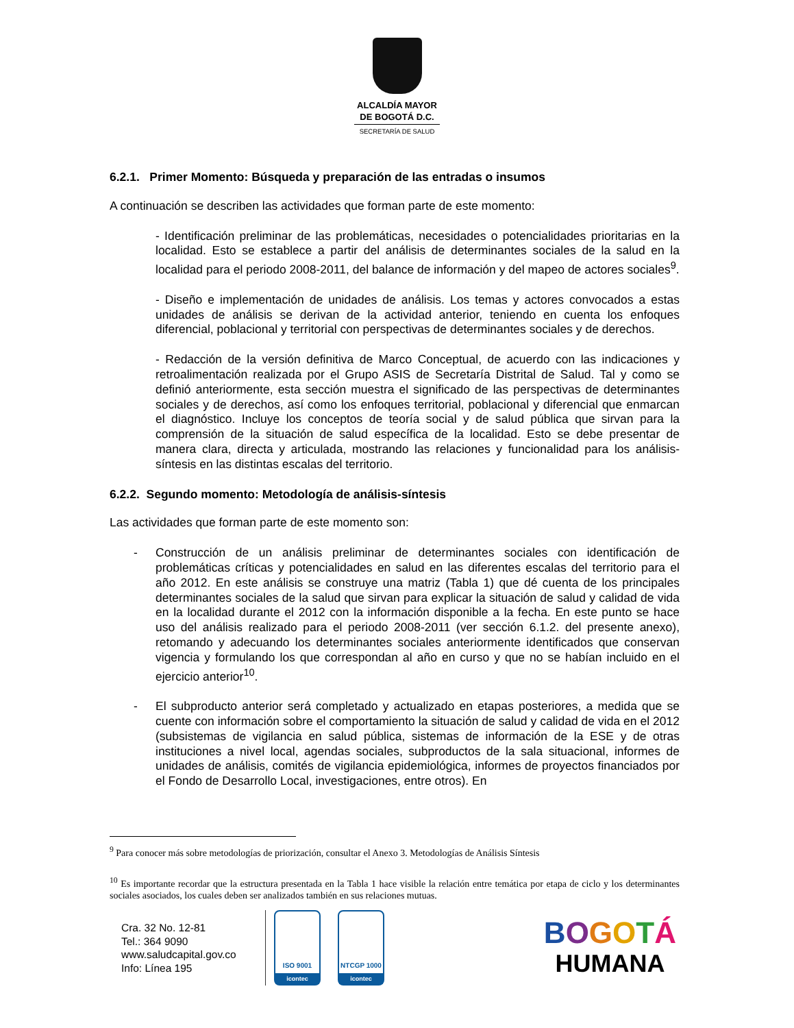ALCALDÍA MAYOR
DE BOGOTÁ D.C.
SECRETARÍA DE SALUD
6.2.1. Primer Momento: Búsqueda y preparación de las entradas o insumos
A continuación se describen las actividades que forman parte de este momento:
- Identificación preliminar de las problemáticas, necesidades o potencialidades prioritarias en la localidad. Esto se establece a partir del análisis de determinantes sociales de la salud en la localidad para el periodo 2008-2011, del balance de información y del mapeo de actores sociales<sup>9</sup>.
- Diseño e implementación de unidades de análisis. Los temas y actores convocados a estas unidades de análisis se derivan de la actividad anterior, teniendo en cuenta los enfoques diferencial, poblacional y territorial con perspectivas de determinantes sociales y de derechos.
- Redacción de la versión definitiva de Marco Conceptual, de acuerdo con las indicaciones y retroalimentación realizada por el Grupo ASIS de Secretaría Distrital de Salud. Tal y como se definió anteriormente, esta sección muestra el significado de las perspectivas de determinantes sociales y de derechos, así como los enfoques territorial, poblacional y diferencial que enmarcan el diagnóstico. Incluye los conceptos de teoría social y de salud pública que sirvan para la comprensión de la situación de salud específica de la localidad. Esto se debe presentar de manera clara, directa y articulada, mostrando las relaciones y funcionalidad para los análisis-síntesis en las distintas escalas del territorio.
6.2.2. Segundo momento: Metodología de análisis-síntesis
Las actividades que forman parte de este momento son:
- Construcción de un análisis preliminar de determinantes sociales con identificación de problemáticas críticas y potencialidades en salud en las diferentes escalas del territorio para el año 2012. En este análisis se construye una matriz (Tabla 1) que dé cuenta de los principales determinantes sociales de la salud que sirvan para explicar la situación de salud y calidad de vida en la localidad durante el 2012 con la información disponible a la fecha. En este punto se hace uso del análisis realizado para el periodo 2008-2011 (ver sección 6.1.2. del presente anexo), retomando y adecuando los determinantes sociales anteriormente identificados que conservan vigencia y formulando los que correspondan al año en curso y que no se habían incluido en el ejercicio anterior<sup>10</sup>.
- El subproducto anterior será completado y actualizado en etapas posteriores, a medida que se cuente con información sobre el comportamiento la situación de salud y calidad de vida en el 2012 (subsistemas de vigilancia en salud pública, sistemas de información de la ESE y de otras instituciones a nivel local, agendas sociales, subproductos de la sala situacional, informes de unidades de análisis, comités de vigilancia epidemiológica, informes de proyectos financiados por el Fondo de Desarrollo Local, investigaciones, entre otros). En
<sup>9</sup> Para conocer más sobre metodologías de priorización, consultar el Anexo 3. Metodologías de Análisis Síntesis
<sup>10</sup> Es importante recordar que la estructura presentada en la Tabla 1 hace visible la relación entre temática por etapa de ciclo y los determinantes sociales asociados, los cuales deben ser analizados también en sus relaciones mutuas.
Cra. 32 No. 12-81
Tel.: 364 9090
www.saludcapital.gov.co
Info: Línea 195
ISO 9001
icontec
NTCGP 1000
icontec
BOGOTÁ
HUMANA